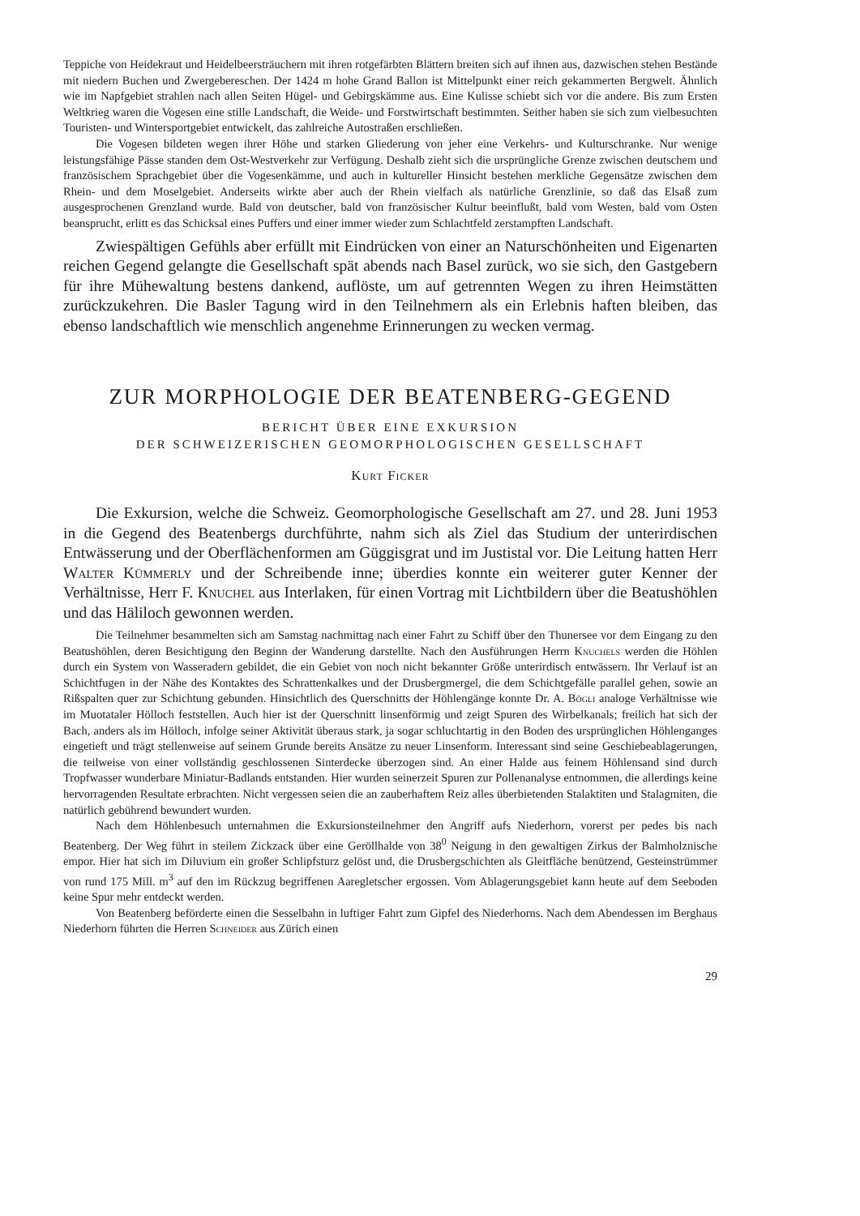Teppiche von Heidekraut und Heidelbeersträuchern mit ihren rotgefärbten Blättern breiten sich auf ihnen aus, dazwischen stehen Bestände mit niedern Buchen und Zwergebereschen. Der 1424 m hohe Grand Ballon ist Mittelpunkt einer reich gekammerten Bergwelt. Ähnlich wie im Napfgebiet strahlen nach allen Seiten Hügel- und Gebirgskämme aus. Eine Kulisse schiebt sich vor die andere. Bis zum Ersten Weltkrieg waren die Vogesen eine stille Landschaft, die Weide- und Forstwirtschaft bestimmten. Seither haben sie sich zum vielbesuchten Touristen- und Wintersportgebiet entwickelt, das zahlreiche Autostraßen erschließen.
Die Vogesen bildeten wegen ihrer Höhe und starken Gliederung von jeher eine Verkehrs- und Kulturschranke. Nur wenige leistungsfähige Pässe standen dem Ost-Westverkehr zur Verfügung. Deshalb zieht sich die ursprüngliche Grenze zwischen deutschem und französischem Sprachgebiet über die Vogesenkämme, und auch in kultureller Hinsicht bestehen merkliche Gegensätze zwischen dem Rhein- und dem Moselgebiet. Anderseits wirkte aber auch der Rhein vielfach als natürliche Grenzlinie, so daß das Elsaß zum ausgesprochenen Grenzland wurde. Bald von deutscher, bald von französischer Kultur beeinflußt, bald vom Westen, bald vom Osten beansprucht, erlitt es das Schicksal eines Puffers und einer immer wieder zum Schlachtfeld zerstampften Landschaft.
Zwiespältigen Gefühls aber erfüllt mit Eindrücken von einer an Naturschönheiten und Eigenarten reichen Gegend gelangte die Gesellschaft spät abends nach Basel zurück, wo sie sich, den Gastgebern für ihre Mühewaltung bestens dankend, auflöste, um auf getrennten Wegen zu ihren Heimstätten zurückzukehren. Die Basler Tagung wird in den Teilnehmern als ein Erlebnis haften bleiben, das ebenso landschaftlich wie menschlich angenehme Erinnerungen zu wecken vermag.
ZUR MORPHOLOGIE DER BEATENBERG-GEGEND
BERICHT ÜBER EINE EXKURSION
DER SCHWEIZERISCHEN GEOMORPHOLOGISCHEN GESELLSCHAFT
Kurt Ficker
Die Exkursion, welche die Schweiz. Geomorphologische Gesellschaft am 27. und 28. Juni 1953 in die Gegend des Beatenbergs durchführte, nahm sich als Ziel das Studium der unterirdischen Entwässerung und der Oberflächenformen am Güggisgrat und im Justistal vor. Die Leitung hatten Herr Walter Kümmerly und der Schreibende inne; überdies konnte ein weiterer guter Kenner der Verhältnisse, Herr F. Knuchel aus Interlaken, für einen Vortrag mit Lichtbildern über die Beatushöhlen und das Häliloch gewonnen werden.
Die Teilnehmer besammelten sich am Samstag nachmittag nach einer Fahrt zu Schiff über den Thunersee vor dem Eingang zu den Beatushöhlen, deren Besichtigung den Beginn der Wanderung darstellte. Nach den Ausführungen Herrn Knuchels werden die Höhlen durch ein System von Wasseradern gebildet, die ein Gebiet von noch nicht bekannter Größe unterirdisch entwässern. Ihr Verlauf ist an Schichtfugen in der Nähe des Kontaktes des Schrattenkalkes und der Drusbergmergel, die dem Schichtgefälle parallel gehen, sowie an Rißspalten quer zur Schichtung gebunden. Hinsichtlich des Querschnitts der Höhlengänge konnte Dr. A. Bögli analoge Verhältnisse wie im Muotataler Hölloch feststellen. Auch hier ist der Querschnitt linsenförmig und zeigt Spuren des Wirbelkanals; freilich hat sich der Bach, anders als im Hölloch, infolge seiner Aktivität überaus stark, ja sogar schluchtartig in den Boden des ursprünglichen Höhlenganges eingetieft und trägt stellenweise auf seinem Grunde bereits Ansätze zu neuer Linsenform. Interessant sind seine Geschiebeablagerungen, die teilweise von einer vollständig geschlossenen Sinterdecke überzogen sind. An einer Halde aus feinem Höhlensand sind durch Tropfwasser wunderbare Miniatur-Badlands entstanden. Hier wurden seinerzeit Spuren zur Pollenanalyse entnommen, die allerdings keine hervorragenden Resultate erbrachten. Nicht vergessen seien die an zauberhaftem Reiz alles überbietenden Stalaktiten und Stalagmiten, die natürlich gebührend bewundert wurden.
Nach dem Höhlenbesuch unternahmen die Exkursionsteilnehmer den Angriff aufs Niederhorn, vorerst per pedes bis nach Beatenberg. Der Weg führt in steilem Zickzack über eine Geröllhalde von 38<sup>0</sup> Neigung in den gewaltigen Zirkus der Balmholznische empor. Hier hat sich im Diluvium ein großer Schlipfsturz gelöst und, die Drusbergschichten als Gleitfläche benützend, Gesteinstrümmer von rund 175 Mill. m<sup>3</sup> auf den im Rückzug begriffenen Aaregletscher ergossen. Vom Ablagerungsgebiet kann heute auf dem Seeboden keine Spur mehr entdeckt werden.
Von Beatenberg beförderte einen die Sesselbahn in luftiger Fahrt zum Gipfel des Niederhorns. Nach dem Abendessen im Berghaus Niederhorn führten die Herren Schneider aus Zürich einen
29